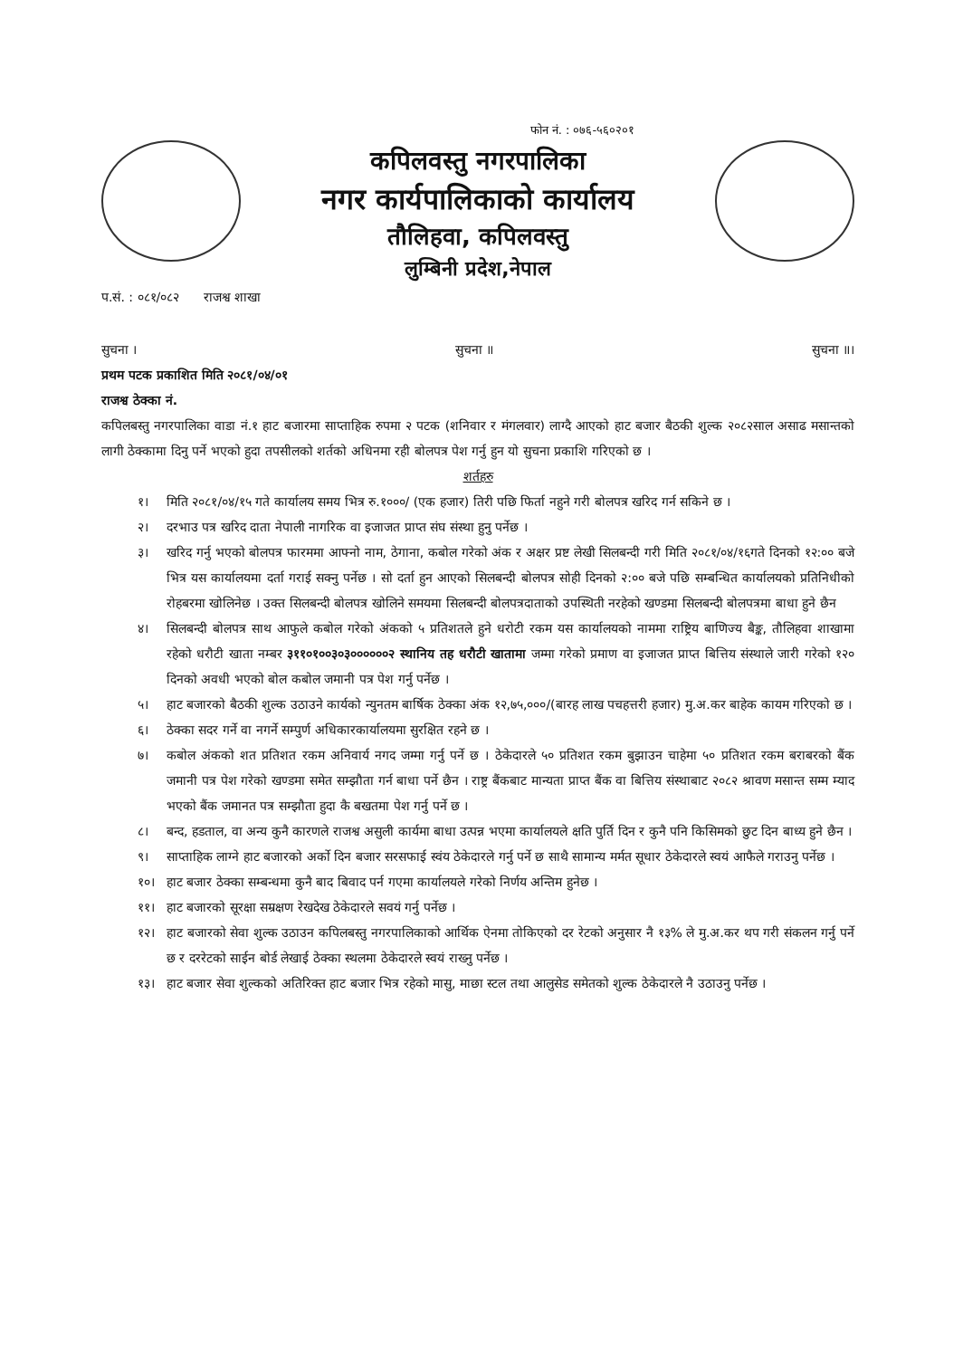फोन नं. : ०७६-५६०२०१
कपिलवस्तु नगरपालिका
नगर कार्यपालिकाको कार्यालय
तौलिहवा, कपिलवस्तु
लुम्बिनी प्रदेश,नेपाल
प.सं. : ०८१/०८२ राजश्व शाखा
सुचना । सुचना ॥ सुचना ॥।
प्रथम पटक प्रकाशित मिति २०८१/०४/०१
राजश्व ठेक्का नं.
कपिलबस्तु नगरपालिका वाडा नं.१ हाट बजारमा साप्ताहिक रुपमा २ पटक (शनिवार र मंगलवार) लाग्दै आएको हाट बजार बैठकी शुल्क २०८२साल असाढ मसान्तको लागी ठेक्कामा दिनु पर्ने भएको हुदा तपसीलको शर्तको अधिनमा रही बोलपत्र पेश गर्नु हुन यो सुचना प्रकाशि गरिएको छ ।
शर्तहरु
१। मिति २०८१/०४/१५ गते कार्यालय समय भित्र रु.१०००/ (एक हजार) तिरी पछि फिर्ता नहुने गरी बोलपत्र खरिद गर्न सकिने छ ।
२। दरभाउ पत्र खरिद दाता नेपाली नागरिक वा इजाजत प्राप्त संघ संस्था हुनु पर्नेछ ।
३। खरिद गर्नु भएको बोलपत्र फारममा आफ्नो नाम, ठेगाना, कबोल गरेको अंक र अक्षर प्रष्ट लेखी सिलबन्दी गरी मिति २०८१/०४/१६गते दिनको १२:०० बजे भित्र यस कार्यालयमा दर्ता गराई सक्नु पर्नेछ । सो दर्ता हुन आएको सिलबन्दी बोलपत्र सोही दिनको २:०० बजे पछि सम्बन्धित कार्यालयको प्रतिनिधीको रोहबरमा खोलिनेछ । उक्त सिलबन्दी बोलपत्र खोलिने समयमा सिलबन्दी बोलपत्रदाताको उपस्थिती नरहेको खण्डमा सिलबन्दी बोलपत्रमा बाधा हुने छैन
४। सिलबन्दी बोलपत्र साथ आफुले कबोल गरेको अंकको ५ प्रतिशतले हुने धरोटी रकम यस कार्यालयको नाममा राष्ट्रिय बाणिज्य बैङ्क, तौलिहवा शाखामा रहेको धरौटी खाता नम्बर ३११०१००३०३००००००२ स्थानिय तह धरौटी खातामा जम्मा गरेको प्रमाण वा इजाजत प्राप्त बित्तिय संस्थाले जारी गरेको १२० दिनको अवधी भएको बोल कबोल जमानी पत्र पेश गर्नु पर्नेछ ।
५। हाट बजारको बैठकी शुल्क उठाउने कार्यको न्युनतम बार्षिक ठेक्का अंक १२,७५,०००/(बारह लाख पचहत्तरी हजार) मु.अ.कर बाहेक कायम गरिएको छ ।
६। ठेक्का सदर गर्ने वा नगर्ने सम्पुर्ण अधिकारकार्यालयमा सुरक्षित रहने छ ।
७। कबोल अंकको शत प्रतिशत रकम अनिवार्य नगद जम्मा गर्नु पर्ने छ । ठेकेदारले ५० प्रतिशत रकम बुझाउन चाहेमा ५० प्रतिशत रकम बराबरको बैंक जमानी पत्र पेश गरेको खण्डमा समेत सम्झौता गर्न बाधा पर्ने छैन । राष्ट्र बैंकबाट मान्यता प्राप्त बैंक वा बित्तिय संस्थाबाट २०८२ श्रावण मसान्त सम्म म्याद भएको बैंक जमानत पत्र सम्झौता हुदा कै बखतमा पेश गर्नु पर्ने छ ।
८। बन्द, हडताल, वा अन्य कुनै कारणले राजश्व असुली कार्यमा बाधा उत्पन्न भएमा कार्यालयले क्षति पुर्ति दिन र कुनै पनि किसिमको छुट दिन बाध्य हुने छैन ।
९। साप्ताहिक लाग्ने हाट बजारको अर्को दिन बजार सरसफाई स्वंय ठेकेदारले गर्नु पर्ने छ साथै सामान्य मर्मत सूधार ठेकेदारले स्वयं आफैले गराउनु पर्नेछ ।
१०। हाट बजार ठेक्का सम्बन्धमा कुनै बाद बिवाद पर्न गएमा कार्यालयले गरेको निर्णय अन्तिम हुनेछ ।
११। हाट बजारको सूरक्षा सम्रक्षण रेखदेख ठेकेदारले सवयं गर्नु पर्नेछ ।
१२। हाट बजारको सेवा शुल्क उठाउन कपिलबस्तु नगरपालिकाको आर्थिक ऐनमा तोकिएको दर रेटको अनुसार नै १३% ले मु.अ.कर थप गरी संकलन गर्नु पर्ने छ र दररेटको साईन बोर्ड लेखाई ठेक्का स्थलमा ठेकेदारले स्वयं राख्नु पर्नेछ ।
१३। हाट बजार सेवा शुल्कको अतिरिक्त हाट बजार भित्र रहेको मासु, माछा स्टल तथा आलुसेड समेतको शुल्क ठेकेदारले नै उठाउनु पर्नेछ ।